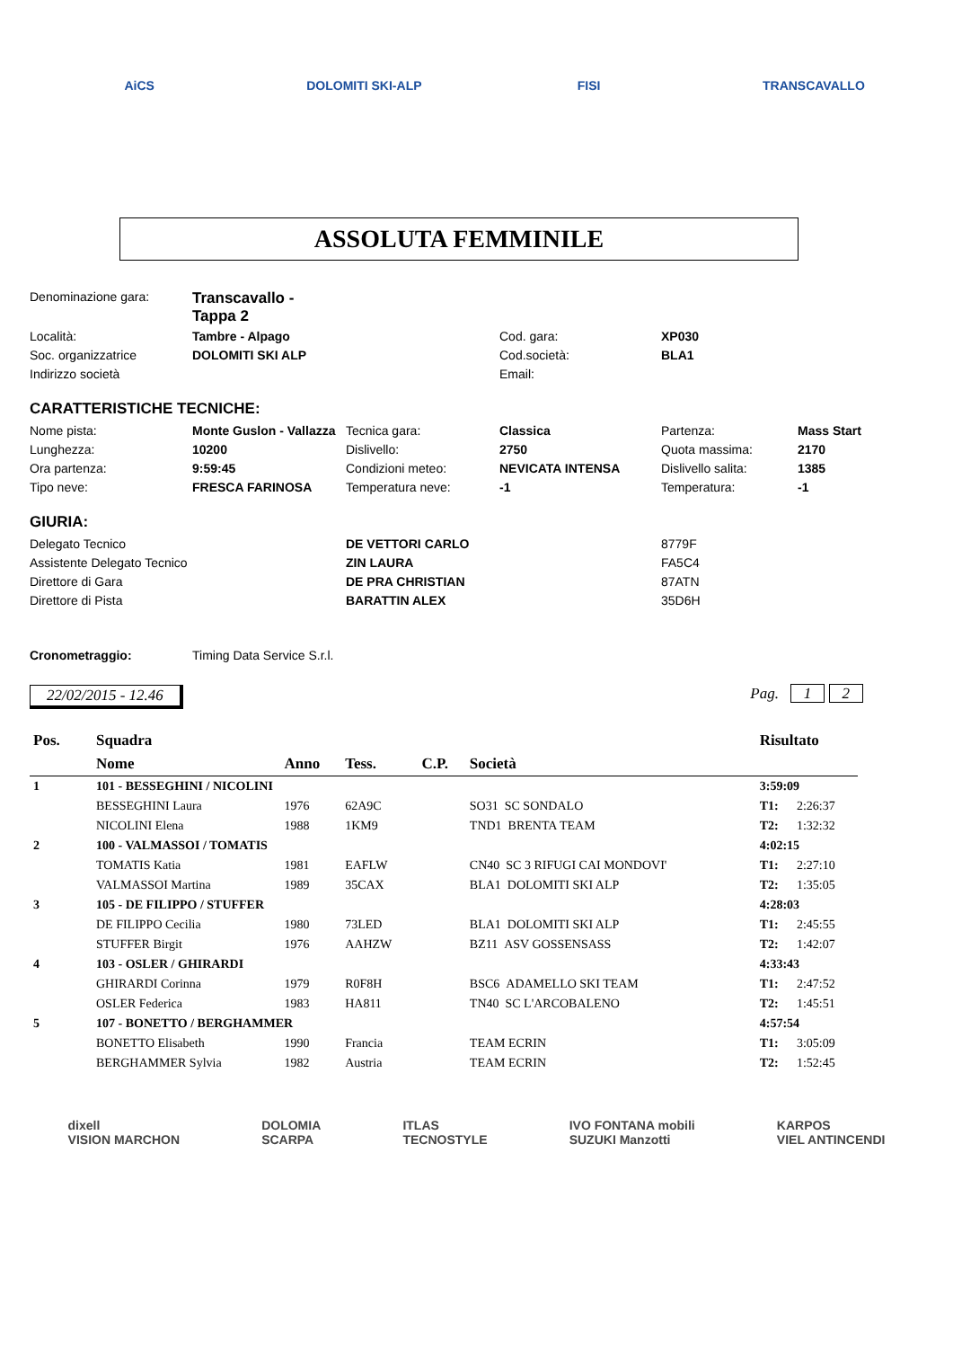AiCS DOLOMITI SKI-ALP FISI TRANSCAVALLO
ASSOLUTA FEMMINILE
| Denominazione gara: | Transcavallo - Tappa 2 | | | | |
| Località: | Tambre - Alpago | | Cod. gara: | XP030 | |
| Soc. organizzatrice | DOLOMITI SKI ALP | | Cod.società: | BLA1 | |
| Indirizzo società | | | Email: | | |
CARATTERISTICHE TECNICHE:
| Nome pista: | Monte Guslon - Vallazza | Tecnica gara: | Classica | Partenza: | Mass Start |
| Lunghezza: | 10200 | Dislivello: | 2750 | Quota massima: | 2170 |
| Ora partenza: | 9:59:45 | Condizioni meteo: | NEVICATA INTENSA | Dislivello salita: | 1385 |
| Tipo neve: | FRESCA FARINOSA | Temperatura neve: | -1 | Temperatura: | -1 |
GIURIA:
| Delegato Tecnico | DE VETTORI CARLO | 8779F |
| Assistente Delegato Tecnico | ZIN LAURA | FA5C4 |
| Direttore di Gara | DE PRA CHRISTIAN | 87ATN |
| Direttore di Pista | BARATTIN ALEX | 35D6H |
| Cronometraggio: | Timing Data Service S.r.l. |
22/02/2015 - 12.46 Pag. 1 2
| Pos. | Squadra | | | | | Risultato | |
| --- | --- | --- | --- | --- | --- | --- | --- |
| | Nome | Anno | Tess. | C.P. | Società | | |
| 1 | 101 - BESSEGHINI / NICOLINI | | | | | 3:59:09 | |
| | BESSEGHINI Laura | 1976 | 62A9C | | SO31 SC SONDALO | T1: | 2:26:37 |
| | NICOLINI Elena | 1988 | 1KM9 | | TND1 BRENTA TEAM | T2: | 1:32:32 |
| 2 | 100 - VALMASSOI / TOMATIS | | | | | 4:02:15 | |
| | TOMATIS Katia | 1981 | EAFLW | | CN40 SC 3 RIFUGI CAI MONDOVI' | T1: | 2:27:10 |
| | VALMASSOI Martina | 1989 | 35CAX | | BLA1 DOLOMITI SKI ALP | T2: | 1:35:05 |
| 3 | 105 - DE FILIPPO / STUFFER | | | | | 4:28:03 | |
| | DE FILIPPO Cecilia | 1980 | 73LED | | BLA1 DOLOMITI SKI ALP | T1: | 2:45:55 |
| | STUFFER Birgit | 1976 | AAHZW | | BZ11 ASV GOSSENSASS | T2: | 1:42:07 |
| 4 | 103 - OSLER / GHIRARDI | | | | | 4:33:43 | |
| | GHIRARDI Corinna | 1979 | R0F8H | | BSC6 ADAMELLO SKI TEAM | T1: | 2:47:52 |
| | OSLER Federica | 1983 | HA811 | | TN40 SC L'ARCOBALENO | T2: | 1:45:51 |
| 5 | 107 - BONETTO / BERGHAMMER | | | | | 4:57:54 | |
| | BONETTO Elisabeth | 1990 | Francia | | TEAM ECRIN | T1: | 3:05:09 |
| | BERGHAMMER Sylvia | 1982 | Austria | | TEAM ECRIN | T2: | 1:52:45 |
dixell
VISION MARCHON DOLOMIA
SCARPA ITLAS
TECNOSTYLE IVO FONTANA mobili
SUZUKI Manzotti KARPOS
VIEL ANTINCENDI